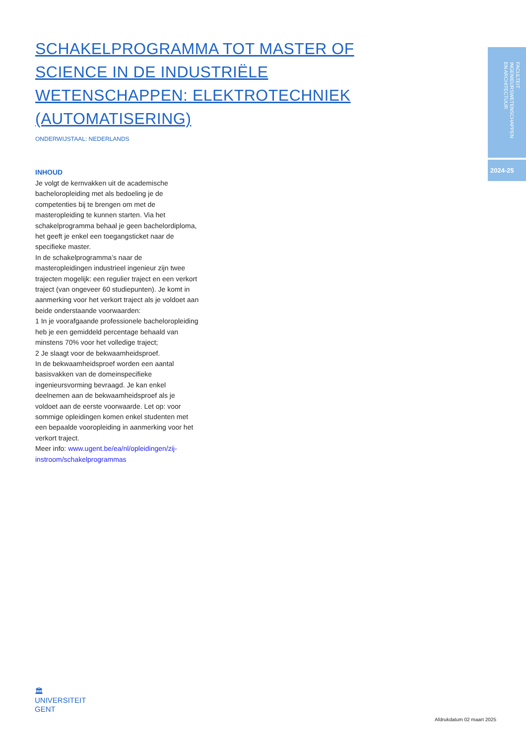SCHAKELPROGRAMMA TOT MASTER OF SCIENCE IN DE INDUSTRIËLE WETENSCHAPPEN: ELEKTROTECHNIEK (AUTOMATISERING)
ONDERWIJSTAAL: NEDERLANDS
INHOUD
Je volgt de kernvakken uit de academische bacheloropleiding met als bedoeling je de competenties bij te brengen om met de masteropleiding te kunnen starten. Via het schakelprogramma behaal je geen bachelordiploma, het geeft je enkel een toegangsticket naar de specifieke master.
In de schakelprogramma’s naar de masteropleidingen industrieel ingenieur zijn twee trajecten mogelijk: een regulier traject en een verkort traject (van ongeveer 60 studiepunten). Je komt in aanmerking voor het verkort traject als je voldoet aan beide onderstaande voorwaarden:
1 In je voorafgaande professionele bacheloropleiding heb je een gemiddeld percentage behaald van minstens 70% voor het volledige traject;
2 Je slaagt voor de bekwaamheidsproef.
In de bekwaamheidsproef worden een aantal basisvakken van de domeinspecifieke ingenieursvorming bevraagd. Je kan enkel deelnemen aan de bekwaamheidsproef als je voldoet aan de eerste voorwaarde. Let op: voor sommige opleidingen komen enkel studenten met een bepaalde vooropleiding in aanmerking voor het verkort traject.
Meer info: www.ugent.be/ea/nl/opleidingen/zij-instroom/schakelprogrammas
FACULTEIT INGENIEURSWETENSCHAPPEN
EN ARCHITECTUUR
2024-25
🏛
UNIVERSITEIT
GENT
Afdrukdatum 02 maart 2025